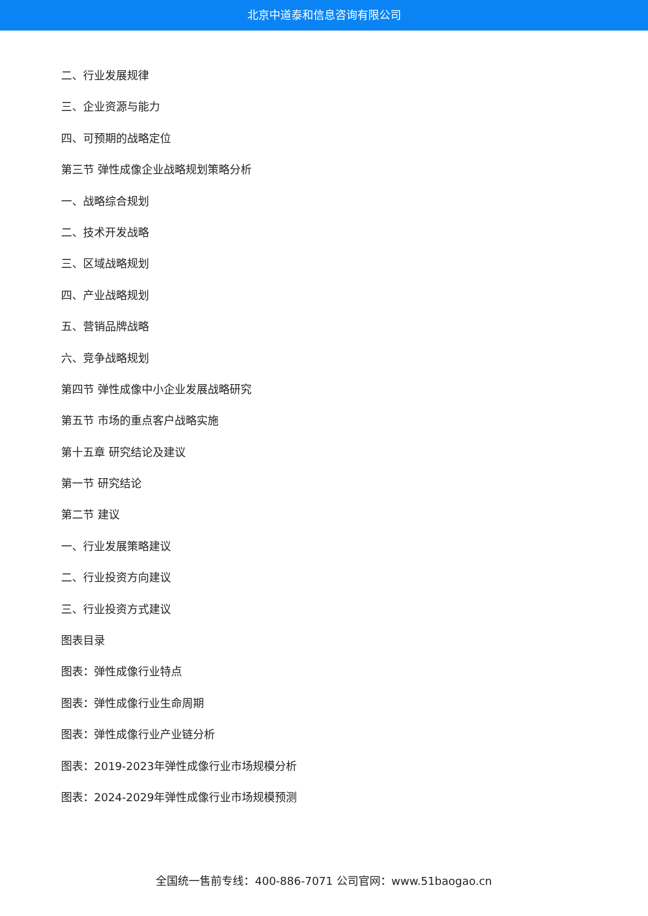北京中道泰和信息咨询有限公司
二、行业发展规律
三、企业资源与能力
四、可预期的战略定位
第三节 弹性成像企业战略规划策略分析
一、战略综合规划
二、技术开发战略
三、区域战略规划
四、产业战略规划
五、营销品牌战略
六、竞争战略规划
第四节 弹性成像中小企业发展战略研究
第五节 市场的重点客户战略实施
第十五章 研究结论及建议
第一节 研究结论
第二节 建议
一、行业发展策略建议
二、行业投资方向建议
三、行业投资方式建议
图表目录
图表：弹性成像行业特点
图表：弹性成像行业生命周期
图表：弹性成像行业产业链分析
图表：2019-2023年弹性成像行业市场规模分析
图表：2024-2029年弹性成像行业市场规模预测
全国统一售前专线：400-886-7071 公司官网：www.51baogao.cn